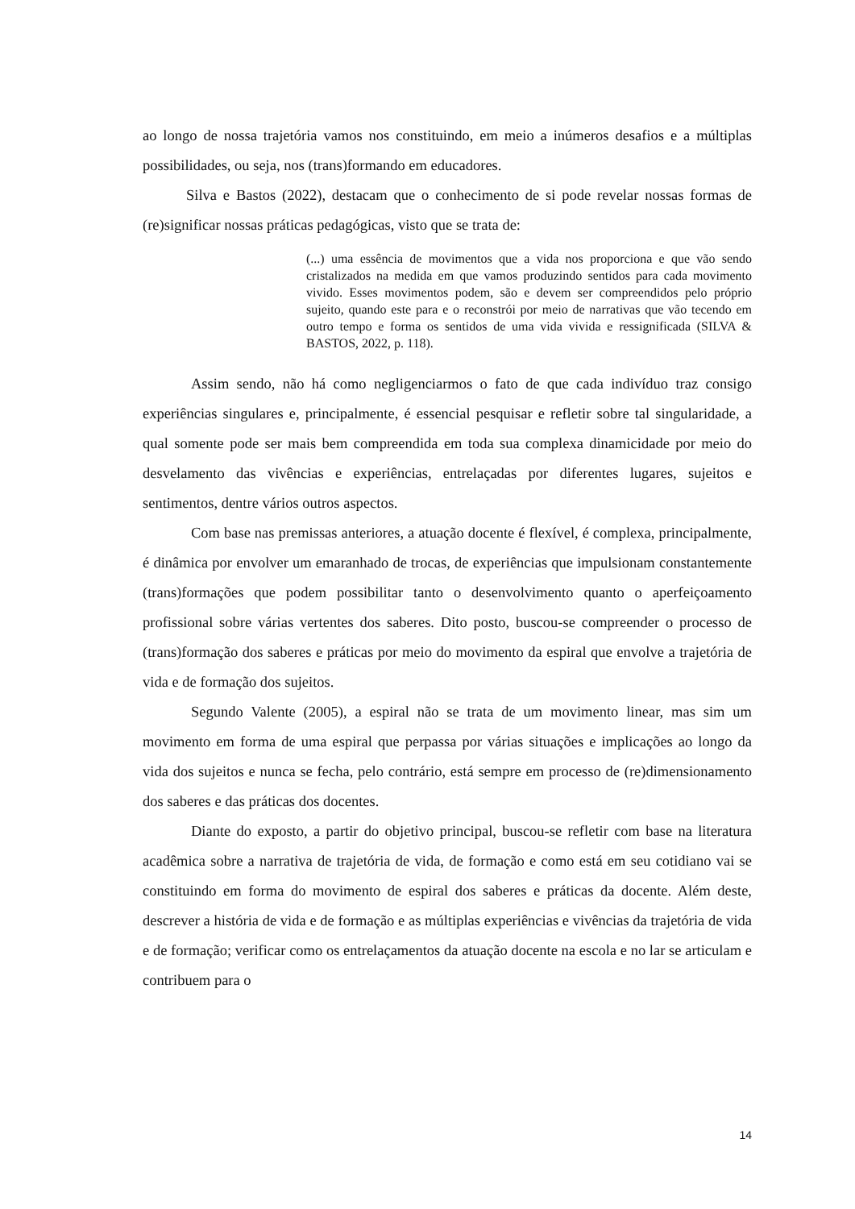ao longo de nossa trajetória vamos nos constituindo, em meio a inúmeros desafios e a múltiplas possibilidades, ou seja, nos (trans)formando em educadores.
Silva e Bastos (2022), destacam que o conhecimento de si pode revelar nossas formas de (re)significar nossas práticas pedagógicas, visto que se trata de:
(...) uma essência de movimentos que a vida nos proporciona e que vão sendo cristalizados na medida em que vamos produzindo sentidos para cada movimento vivido. Esses movimentos podem, são e devem ser compreendidos pelo próprio sujeito, quando este para e o reconstrói por meio de narrativas que vão tecendo em outro tempo e forma os sentidos de uma vida vivida e ressignificada (SILVA & BASTOS, 2022, p. 118).
Assim sendo, não há como negligenciarmos o fato de que cada indivíduo traz consigo experiências singulares e, principalmente, é essencial pesquisar e refletir sobre tal singularidade, a qual somente pode ser mais bem compreendida em toda sua complexa dinamicidade por meio do desvelamento das vivências e experiências, entrelaçadas por diferentes lugares, sujeitos e sentimentos, dentre vários outros aspectos.
Com base nas premissas anteriores, a atuação docente é flexível, é complexa, principalmente, é dinâmica por envolver um emaranhado de trocas, de experiências que impulsionam constantemente (trans)formações que podem possibilitar tanto o desenvolvimento quanto o aperfeiçoamento profissional sobre várias vertentes dos saberes. Dito posto, buscou-se compreender o processo de (trans)formação dos saberes e práticas por meio do movimento da espiral que envolve a trajetória de vida e de formação dos sujeitos.
Segundo Valente (2005), a espiral não se trata de um movimento linear, mas sim um movimento em forma de uma espiral que perpassa por várias situações e implicações ao longo da vida dos sujeitos e nunca se fecha, pelo contrário, está sempre em processo de (re)dimensionamento dos saberes e das práticas dos docentes.
Diante do exposto, a partir do objetivo principal, buscou-se refletir com base na literatura acadêmica sobre a narrativa de trajetória de vida, de formação e como está em seu cotidiano vai se constituindo em forma do movimento de espiral dos saberes e práticas da docente. Além deste, descrever a história de vida e de formação e as múltiplas experiências e vivências da trajetória de vida e de formação; verificar como os entrelaçamentos da atuação docente na escola e no lar se articulam e contribuem para o
14